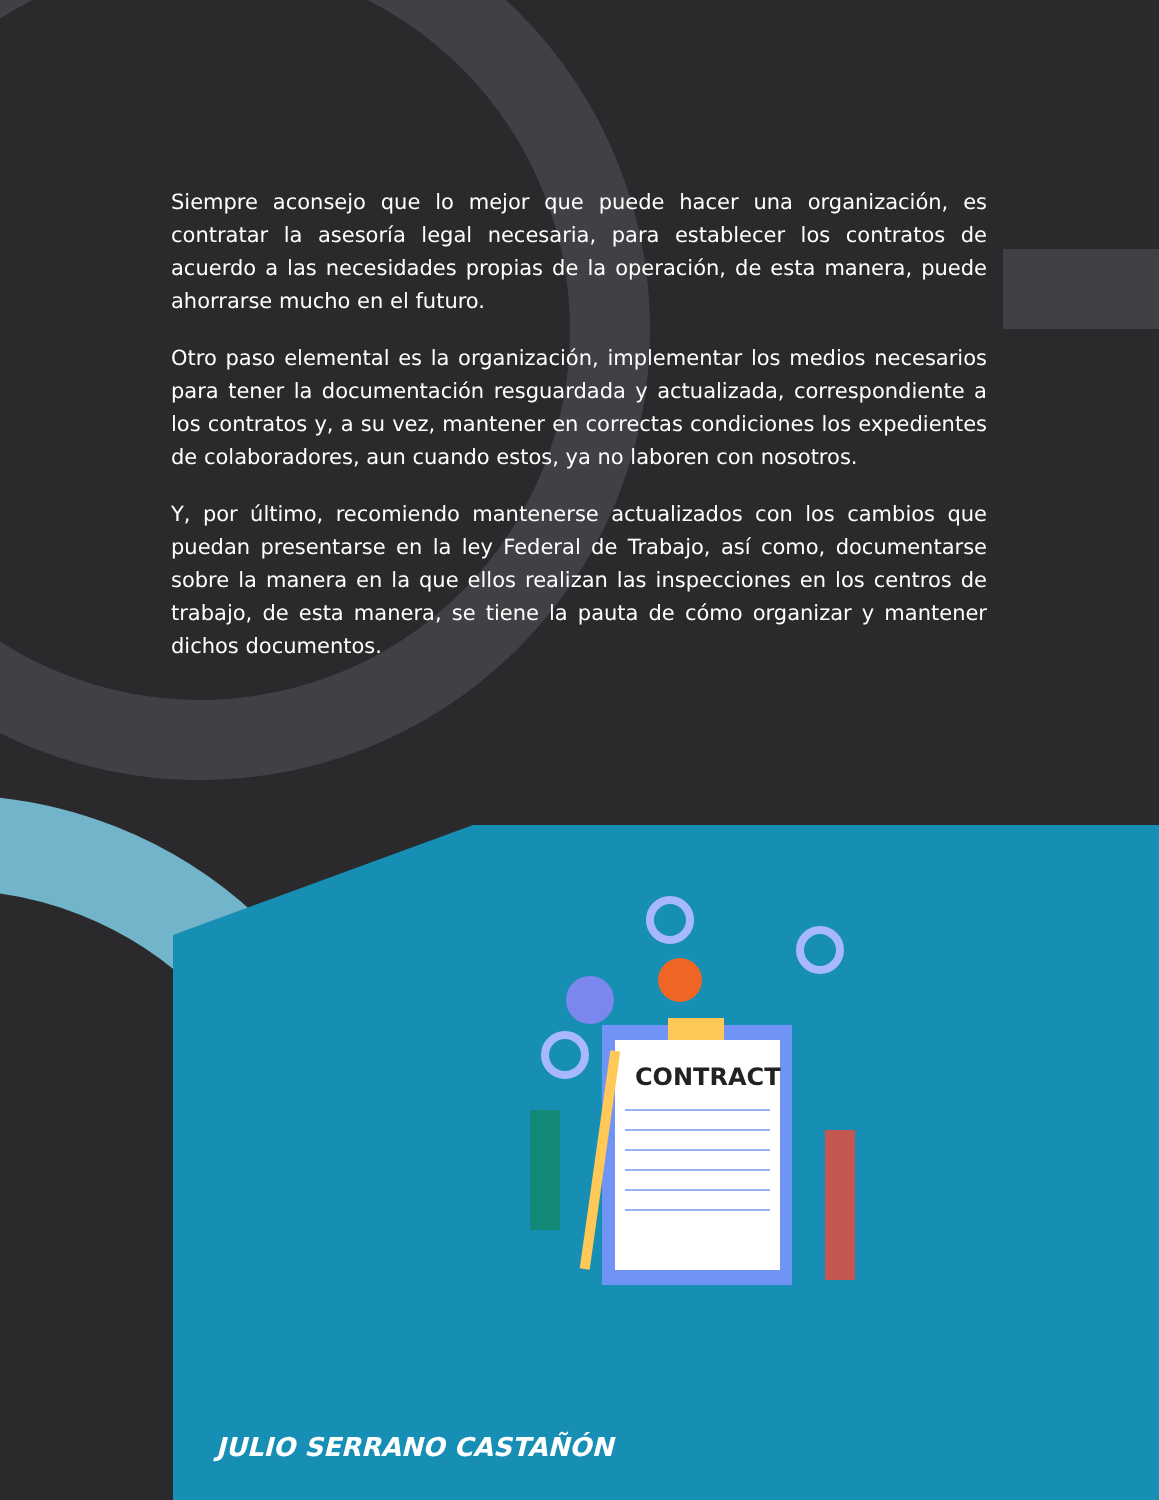Siempre aconsejo que lo mejor que puede hacer una organización, es contratar la asesoría legal necesaria, para establecer los contratos de acuerdo a las necesidades propias de la operación, de esta manera, puede ahorrarse mucho en el futuro.
Otro paso elemental es la organización, implementar los medios necesarios para tener la documentación resguardada y actualizada, correspondiente a los contratos y, a su vez, mantener en correctas condiciones los expedientes de colaboradores, aun cuando estos, ya no laboren con nosotros.
Y, por último, recomiendo mantenerse actualizados con los cambios que puedan presentarse en la ley Federal de Trabajo, así como, documentarse sobre la manera en la que ellos realizan las inspecciones en los centros de trabajo, de esta manera, se tiene la pauta de cómo organizar y mantener dichos documentos.
CONTRACT
JULIO SERRANO CASTAÑÓN